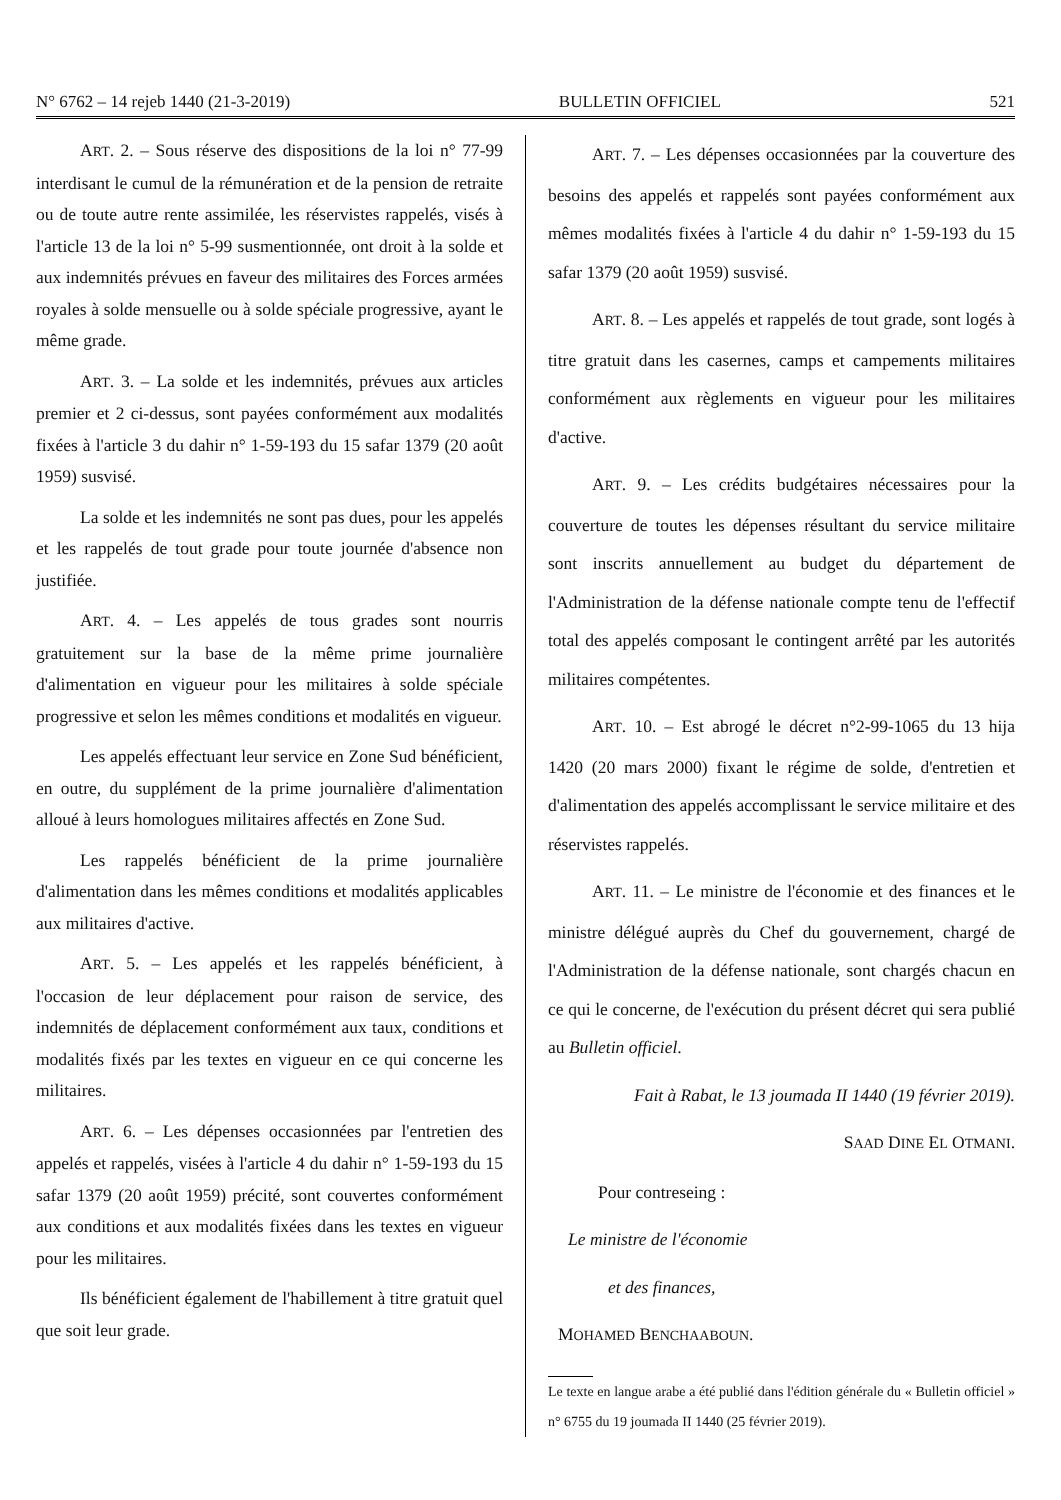N° 6762 – 14 rejeb 1440 (21-3-2019) BULLETIN OFFICIEL 521
ART. 2. – Sous réserve des dispositions de la loi n° 77-99 interdisant le cumul de la rémunération et de la pension de retraite ou de toute autre rente assimilée, les réservistes rappelés, visés à l'article 13 de la loi n° 5-99 susmentionnée, ont droit à la solde et aux indemnités prévues en faveur des militaires des Forces armées royales à solde mensuelle ou à solde spéciale progressive, ayant le même grade.
ART. 3. – La solde et les indemnités, prévues aux articles premier et 2 ci-dessus, sont payées conformément aux modalités fixées à l'article 3 du dahir n° 1-59-193 du 15 safar 1379 (20 août 1959) susvisé.
La solde et les indemnités ne sont pas dues, pour les appelés et les rappelés de tout grade pour toute journée d'absence non justifiée.
ART. 4. – Les appelés de tous grades sont nourris gratuitement sur la base de la même prime journalière d'alimentation en vigueur pour les militaires à solde spéciale progressive et selon les mêmes conditions et modalités en vigueur.
Les appelés effectuant leur service en Zone Sud bénéficient, en outre, du supplément de la prime journalière d'alimentation alloué à leurs homologues militaires affectés en Zone Sud.
Les rappelés bénéficient de la prime journalière d'alimentation dans les mêmes conditions et modalités applicables aux militaires d'active.
ART. 5. – Les appelés et les rappelés bénéficient, à l'occasion de leur déplacement pour raison de service, des indemnités de déplacement conformément aux taux, conditions et modalités fixés par les textes en vigueur en ce qui concerne les militaires.
ART. 6. – Les dépenses occasionnées par l'entretien des appelés et rappelés, visées à l'article 4 du dahir n° 1-59-193 du 15 safar 1379 (20 août 1959) précité, sont couvertes conformément aux conditions et aux modalités fixées dans les textes en vigueur pour les militaires.
Ils bénéficient également de l'habillement à titre gratuit quel que soit leur grade.
ART. 7. – Les dépenses occasionnées par la couverture des besoins des appelés et rappelés sont payées conformément aux mêmes modalités fixées à l'article 4 du dahir n° 1-59-193 du 15 safar 1379 (20 août 1959) susvisé.
ART. 8. – Les appelés et rappelés de tout grade, sont logés à titre gratuit dans les casernes, camps et campements militaires conformément aux règlements en vigueur pour les militaires d'active.
ART. 9. – Les crédits budgétaires nécessaires pour la couverture de toutes les dépenses résultant du service militaire sont inscrits annuellement au budget du département de l'Administration de la défense nationale compte tenu de l'effectif total des appelés composant le contingent arrêté par les autorités militaires compétentes.
ART. 10. – Est abrogé le décret n°2-99-1065 du 13 hija 1420 (20 mars 2000) fixant le régime de solde, d'entretien et d'alimentation des appelés accomplissant le service militaire et des réservistes rappelés.
ART. 11. – Le ministre de l'économie et des finances et le ministre délégué auprès du Chef du gouvernement, chargé de l'Administration de la défense nationale, sont chargés chacun en ce qui le concerne, de l'exécution du présent décret qui sera publié au Bulletin officiel.
Fait à Rabat, le 13 joumada II 1440 (19 février 2019).
SAAD DINE EL OTMANI.
Pour contreseing :
Le ministre de l'économie
et des finances,
MOHAMED BENCHAABOUN.
Le texte en langue arabe a été publié dans l'édition générale du « Bulletin officiel » n° 6755 du 19 joumada II 1440 (25 février 2019).